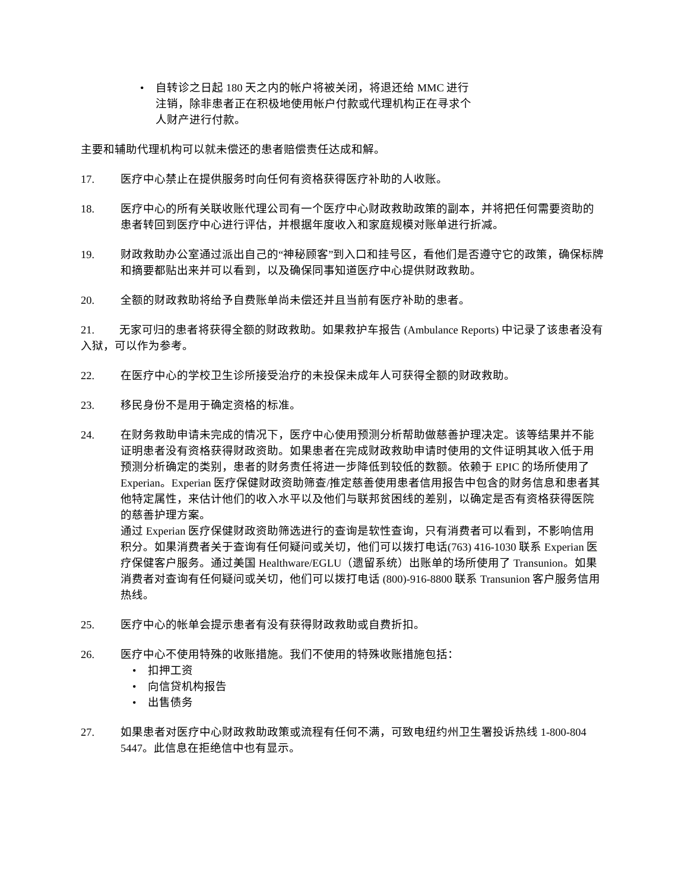• 自转诊之日起 180 天之内的帐户将被关闭，将退还给 MMC 进行注销，除非患者正在积极地使用帐户付款或代理机构正在寻求个人财产进行付款。
主要和辅助代理机构可以就未偿还的患者赔偿责任达成和解。
17. 医疗中心禁止在提供服务时向任何有资格获得医疗补助的人收账。
18. 医疗中心的所有关联收账代理公司有一个医疗中心财政救助政策的副本，并将把任何需要资助的患者转回到医疗中心进行评估，并根据年度收入和家庭规模对账单进行折减。
19. 财政救助办公室通过派出自己的“神秘顾客”到入口和挂号区，看他们是否遵守它的政策，确保标牌和摘要都贴出来并可以看到，以及确保同事知道医疗中心提供财政救助。
20. 全额的财政救助将给予自费账单尚未偿还并且当前有医疗补助的患者。
21. 无家可归的患者将获得全额的财政救助。如果救护车报告 (Ambulance Reports) 中记录了该患者没有入狱，可以作为参考。
22. 在医疗中心的学校卫生诊所接受治疗的未投保未成年人可获得全额的财政救助。
23. 移民身份不是用于确定资格的标准。
24. 在财务救助申请未完成的情况下，医疗中心使用预测分析帮助做慈善护理决定。该等结果并不能证明患者没有资格获得财政资助。如果患者在完成财政救助申请时使用的文件证明其收入低于用预测分析确定的类别，患者的财务责任将进一步降低到较低的数额。依赖于 EPIC 的场所使用了 Experian。Experian 医疗保健财政资助筛查/推定慈善使用患者信用报告中包含的财务信息和患者其他特定属性，来估计他们的收入水平以及他们与联邦贫困线的差别，以确定是否有资格获得医院的慈善护理方案。
通过 Experian 医疗保健财政资助筛选进行的查询是软性查询，只有消费者可以看到，不影响信用积分。如果消费者关于查询有任何疑问或关切，他们可以拨打电话(763) 416-1030 联系 Experian 医疗保健客户服务。通过美国 Healthware/EGLU（遗留系统）出账单的场所使用了 Transunion。如果消费者对查询有任何疑问或关切，他们可以拨打电话 (800)-916-8800 联系 Transunion 客户服务信用热线。
25. 医疗中心的帐单会提示患者有没有获得财政救助或自费折扣。
26. 医疗中心不使用特殊的收账措施。我们不使用的特殊收账措施包括：
• 扣押工资
• 向信贷机构报告
• 出售债务
27. 如果患者对医疗中心财政救助政策或流程有任何不满，可致电纽约州卫生署投诉热线 1-800-804 5447。此信息在拒绝信中也有显示。